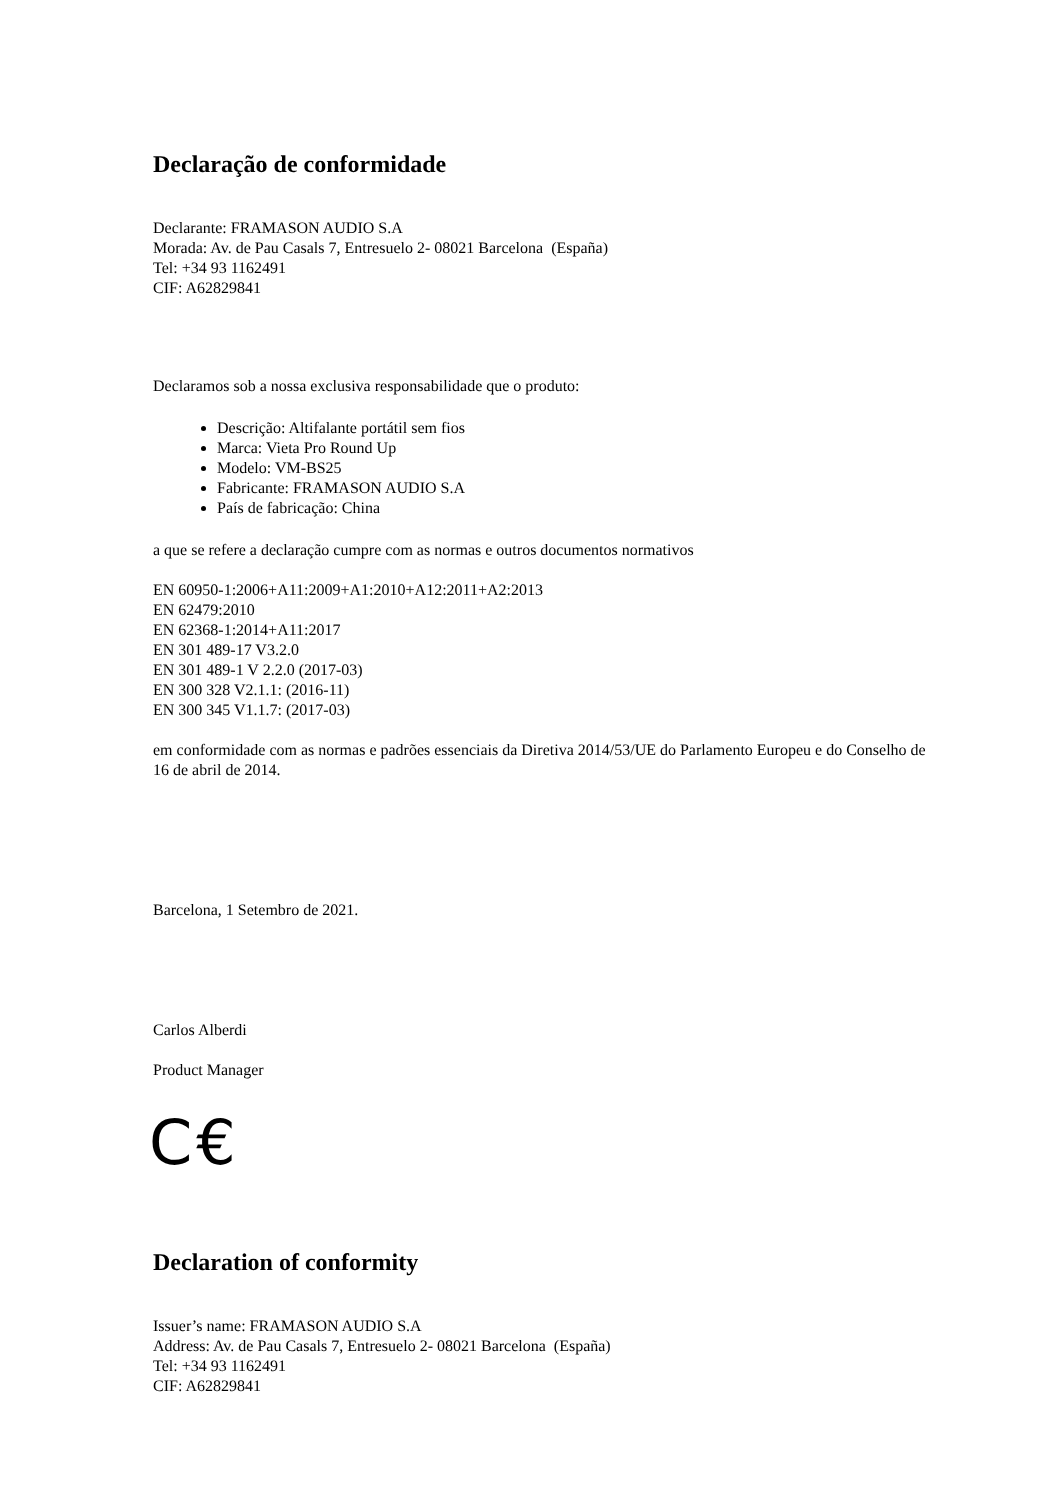Declaração de conformidade
Declarante: FRAMASON AUDIO S.A
Morada: Av. de Pau Casals 7, Entresuelo 2- 08021 Barcelona (España)
Tel: +34 93 1162491
CIF: A62829841
Declaramos sob a nossa exclusiva responsabilidade que o produto:
Descrição: Altifalante portátil sem fios
Marca: Vieta Pro Round Up
Modelo: VM-BS25
Fabricante: FRAMASON AUDIO S.A
País de fabricação: China
a que se refere a declaração cumpre com as normas e outros documentos normativos
EN 60950-1:2006+A11:2009+A1:2010+A12:2011+A2:2013
EN 62479:2010
EN 62368-1:2014+A11:2017
EN 301 489-17 V3.2.0
EN 301 489-1 V 2.2.0 (2017-03)
EN 300 328 V2.1.1: (2016-11)
EN 300 345 V1.1.7: (2017-03)
em conformidade com as normas e padrões essenciais da Diretiva 2014/53/UE do Parlamento Europeu e do Conselho de 16 de abril de 2014.
Barcelona, 1 Setembro de 2021.
Carlos Alberdi
Product Manager
C€
Declaration of conformity
Issuer’s name: FRAMASON AUDIO S.A
Address: Av. de Pau Casals 7, Entresuelo 2- 08021 Barcelona (España)
Tel: +34 93 1162491
CIF: A62829841